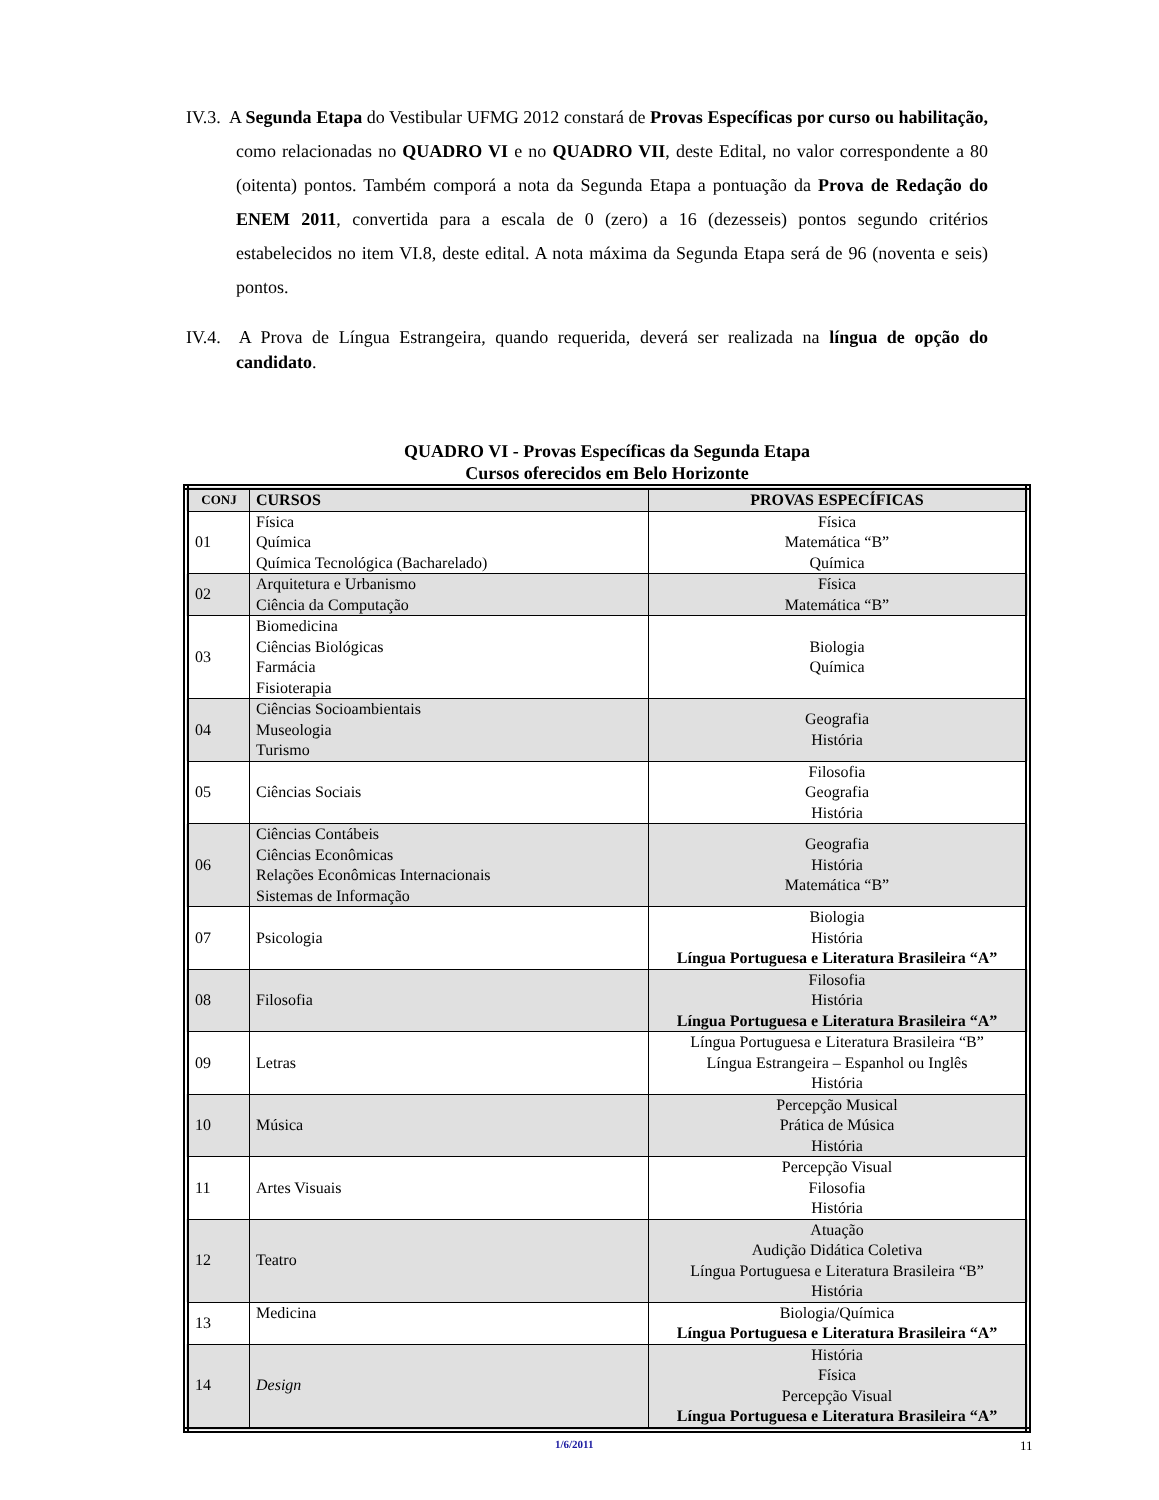IV.3. A Segunda Etapa do Vestibular UFMG 2012 constará de Provas Específicas por curso ou habilitação, como relacionadas no QUADRO VI e no QUADRO VII, deste Edital, no valor correspondente a 80 (oitenta) pontos. Também comporá a nota da Segunda Etapa a pontuação da Prova de Redação do ENEM 2011, convertida para a escala de 0 (zero) a 16 (dezesseis) pontos segundo critérios estabelecidos no item VI.8, deste edital. A nota máxima da Segunda Etapa será de 96 (noventa e seis) pontos.
IV.4. A Prova de Língua Estrangeira, quando requerida, deverá ser realizada na língua de opção do candidato.
QUADRO VI - Provas Específicas da Segunda Etapa
Cursos oferecidos em Belo Horizonte
| CONJ | CURSOS | PROVAS ESPECÍFICAS |
| --- | --- | --- |
| 01 | Física Química Química Tecnológica (Bacharelado) | Física Matemática “B” Química |
| 02 | Arquitetura e Urbanismo Ciência da Computação | Física Matemática “B” |
| 03 | Biomedicina Ciências Biológicas Farmácia Fisioterapia | Biologia Química |
| 04 | Ciências Socioambientais Museologia Turismo | Geografia História |
| 05 | Ciências Sociais | Filosofia Geografia História |
| 06 | Ciências Contábeis Ciências Econômicas Relações Econômicas Internacionais Sistemas de Informação | Geografia História Matemática “B” |
| 07 | Psicologia | Biologia História Língua Portuguesa e Literatura Brasileira “A” |
| 08 | Filosofia | Filosofia História Língua Portuguesa e Literatura Brasileira “A” |
| 09 | Letras | Língua Portuguesa e Literatura Brasileira “B” Língua Estrangeira – Espanhol ou Inglês História |
| 10 | Música | Percepção Musical Prática de Música História |
| 11 | Artes Visuais | Percepção Visual Filosofia História |
| 12 | Teatro | Atuação Audição Didática Coletiva Língua Portuguesa e Literatura Brasileira “B” História |
| 13 | Medicina | Biologia/Química Língua Portuguesa e Literatura Brasileira “A” |
| 14 | Design | História Física Percepção Visual Língua Portuguesa e Literatura Brasileira “A” |
1/6/2011 11